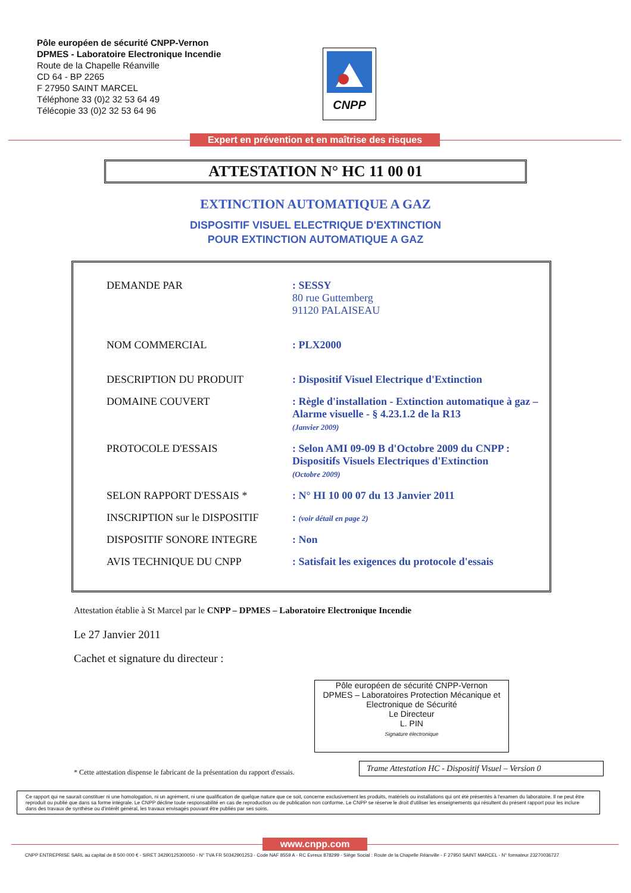Pôle européen de sécurité CNPP-Vernon
DPMES - Laboratoire Electronique Incendie
Route de la Chapelle Réanville
CD 64 - BP 2265
F 27950 SAINT MARCEL
Téléphone 33 (0)2 32 53 64 49
Télécopie 33 (0)2 32 53 64 96
CNPP
Expert en prévention et en maîtrise des risques
ATTESTATION N° HC 11 00 01
EXTINCTION AUTOMATIQUE A GAZ
DISPOSITIF VISUEL ELECTRIQUE D'EXTINCTION
POUR EXTINCTION AUTOMATIQUE A GAZ
| DEMANDE PAR | : SESSY 80 rue Guttemberg 91120 PALAISEAU |
| NOM COMMERCIAL | : PLX2000 |
| DESCRIPTION DU PRODUIT | : Dispositif Visuel Electrique d'Extinction |
| DOMAINE COUVERT | : Règle d'installation - Extinction automatique à gaz – Alarme visuelle - § 4.23.1.2 de la R13 (Janvier 2009) |
| PROTOCOLE D'ESSAIS | : Selon AMI 09-09 B d'Octobre 2009 du CNPP : Dispositifs Visuels Electriques d'Extinction (Octobre 2009) |
| SELON RAPPORT D'ESSAIS * | : N° HI 10 00 07 du 13 Janvier 2011 |
| INSCRIPTION sur le DISPOSITIF | : (voir détail en page 2) |
| DISPOSITIF SONORE INTEGRE | : Non |
| AVIS TECHNIQUE DU CNPP | : Satisfait les exigences du protocole d'essais |
Attestation établie à St Marcel par le CNPP – DPMES – Laboratoire Electronique Incendie
Le 27 Janvier 2011
Cachet et signature du directeur :
Pôle européen de sécurité CNPP-Vernon
DPMES – Laboratoires Protection Mécanique et Electronique de Sécurité
Le Directeur
L. PIN
Signature électronique
Trame Attestation HC - Dispositif Visuel – Version 0
* Cette attestation dispense le fabricant de la présentation du rapport d'essais.
Ce rapport qui ne saurait constituer ni une homologation, ni un agrément, ni une qualification de quelque nature que ce soit, concerne exclusivement les produits, matériels ou installations qui ont été présentés à l'examen du laboratoire. Il ne peut être reproduit ou publié que dans sa forme intégrale. Le CNPP décline toute responsabilité en cas de reproduction ou de publication non conforme. Le CNPP se réserve le droit d'utiliser les enseignements qui résultent du présent rapport pour les inclure dans des travaux de synthèse ou d'intérêt général, les travaux envisagés pouvant être publiés par ses soins.
www.cnpp.com
CNPP ENTREPRISE SARL au capital de 8 500 000 € - SIRET 34290125300050 - N° TVA FR 50342901253 - Code NAF 8559 A - RC Evreux 878299 - Siège Social : Route de la Chapelle Réanville - F 27950 SAINT MARCEL - N° formateur 23270036727